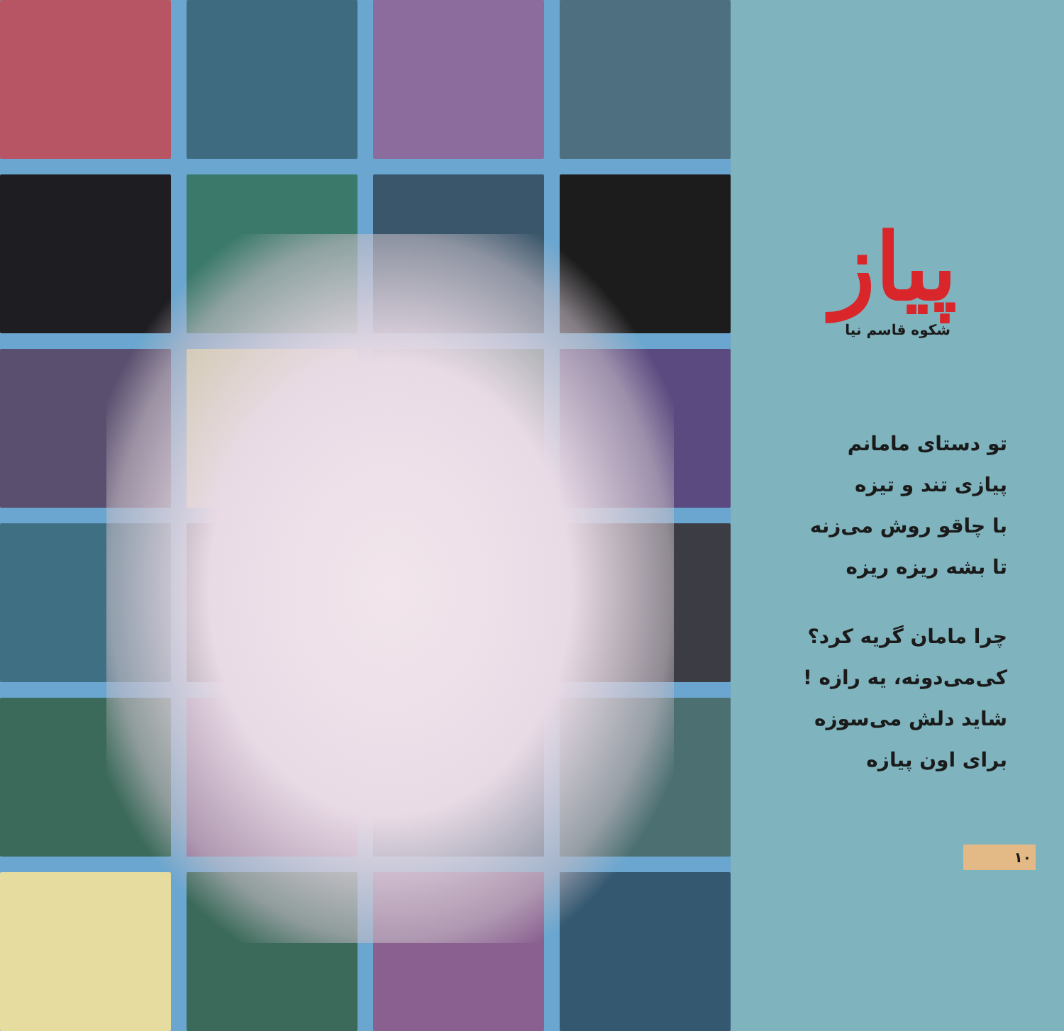پیاز
شکوه قاسم نیا
تو دستای مامانم
پیازی تند و تیزه
با چاقو روش می‌زنه
تا بشه ریزه ریزه
چرا مامان گریه کرد؟
کی‌می‌دونه، یه رازه !
شاید دلش می‌سوزه
برای اون پیازه
۱۰